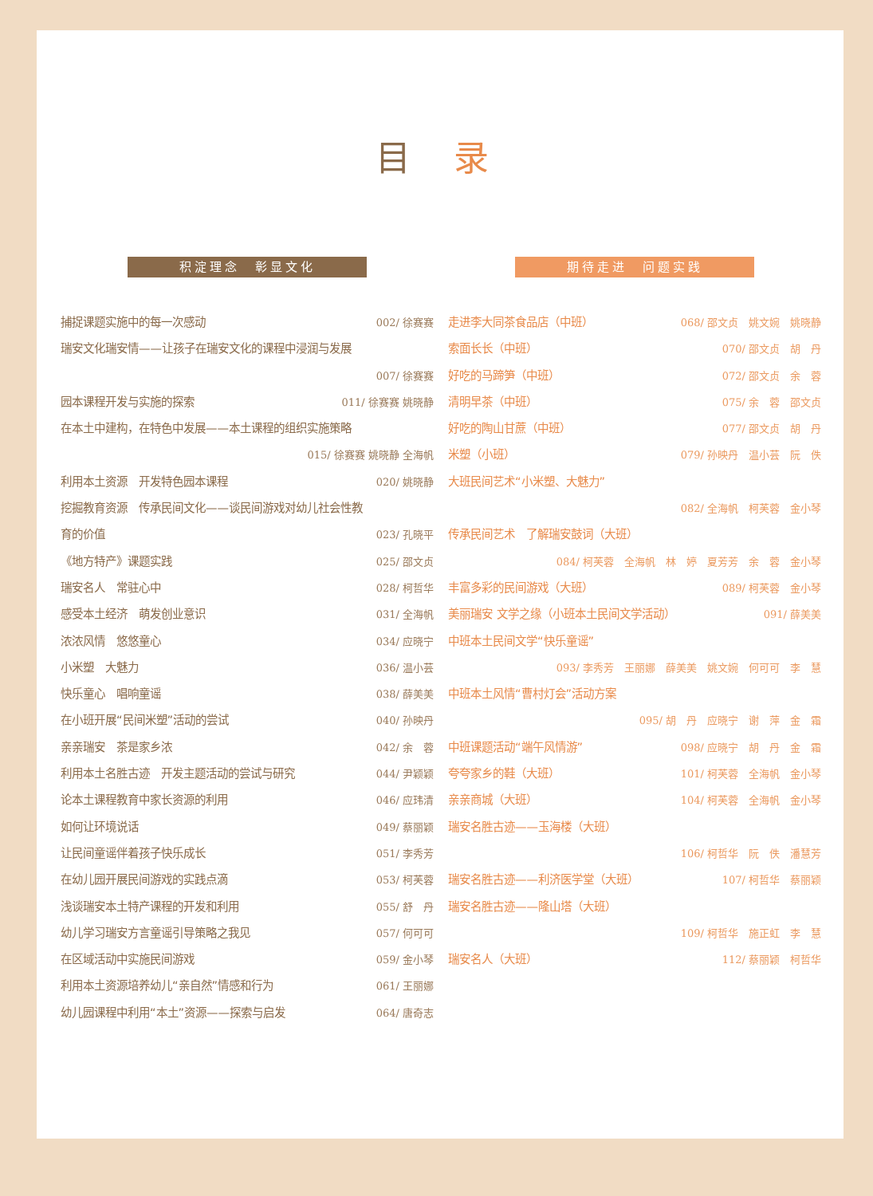目 录
积淀理念　彰显文化
捕捉课题实施中的每一次感动 002/ 徐赛赛
瑞安文化瑞安情——让孩子在瑞安文化的课程中浸润与发展
007/ 徐赛赛
园本课程开发与实施的探索 011/ 徐赛赛 姚晓静
在本土中建构，在特色中发展——本土课程的组织实施策略
015/ 徐赛赛 姚晓静 全海帆
利用本土资源　开发特色园本课程 020/ 姚晓静
挖掘教育资源　传承民间文化——谈民间游戏对幼儿社会性教
育的价值 023/ 孔晓平
《地方特产》课题实践 025/ 邵文贞
瑞安名人　常驻心中 028/ 柯哲华
感受本土经济　萌发创业意识 031/ 全海帆
浓浓风情　悠悠童心 034/ 应晓宁
小米塑　大魅力 036/ 温小芸
快乐童心　唱响童谣 038/ 薛美美
在小班开展“民间米塑”活动的尝试 040/ 孙映丹
亲亲瑞安　茶是家乡浓 042/ 余　蓉
利用本土名胜古迹　开发主题活动的尝试与研究 044/ 尹颖颖
论本土课程教育中家长资源的利用 046/ 应玮清
如何让环境说话 049/ 蔡丽颖
让民间童谣伴着孩子快乐成长 051/ 李秀芳
在幼儿园开展民间游戏的实践点滴 053/ 柯芙蓉
浅谈瑞安本土特产课程的开发和利用 055/ 舒　丹
幼儿学习瑞安方言童谣引导策略之我见 057/ 何可可
在区域活动中实施民间游戏 059/ 金小琴
利用本土资源培养幼儿“亲自然”情感和行为 061/ 王丽娜
幼儿园课程中利用“本土”资源——探索与启发 064/ 唐奇志
期待走进　问题实践
走进李大同茶食品店（中班） 068/ 邵文贞　姚文婉　姚晓静
索面长长（中班） 070/ 邵文贞　胡　丹
好吃的马蹄笋（中班） 072/ 邵文贞　余　蓉
清明早茶（中班） 075/ 余　蓉　邵文贞
好吃的陶山甘蔗（中班） 077/ 邵文贞　胡　丹
米塑（小班） 079/ 孙映丹　温小芸　阮　佚
大班民间艺术“小米塑、大魅力”
082/ 全海帆　柯芙蓉　金小琴
传承民间艺术　了解瑞安鼓词（大班）
084/ 柯芙蓉　全海帆　林　婷　夏芳芳　余　蓉　金小琴
丰富多彩的民间游戏（大班） 089/ 柯芙蓉　金小琴
美丽瑞安 文学之缘（小班本土民间文学活动） 091/ 薛美美
中班本土民间文学“快乐童谣”
093/ 李秀芳　王丽娜　薛美美　姚文婉　何可可　李　慧
中班本土风情“曹村灯会”活动方案
095/ 胡　丹　应晓宁　谢　萍　金　霜
中班课题活动“端午风情游” 098/ 应晓宁　胡　丹　金　霜
夸夸家乡的鞋（大班） 101/ 柯芙蓉　全海帆　金小琴
亲亲商城（大班） 104/ 柯芙蓉　全海帆　金小琴
瑞安名胜古迹——玉海楼（大班）
106/ 柯哲华　阮　佚　潘慧芳
瑞安名胜古迹——利济医学堂（大班） 107/ 柯哲华　蔡丽颖
瑞安名胜古迹——隆山塔（大班）
109/ 柯哲华　施正虹　李　慧
瑞安名人（大班） 112/ 蔡丽颖　柯哲华